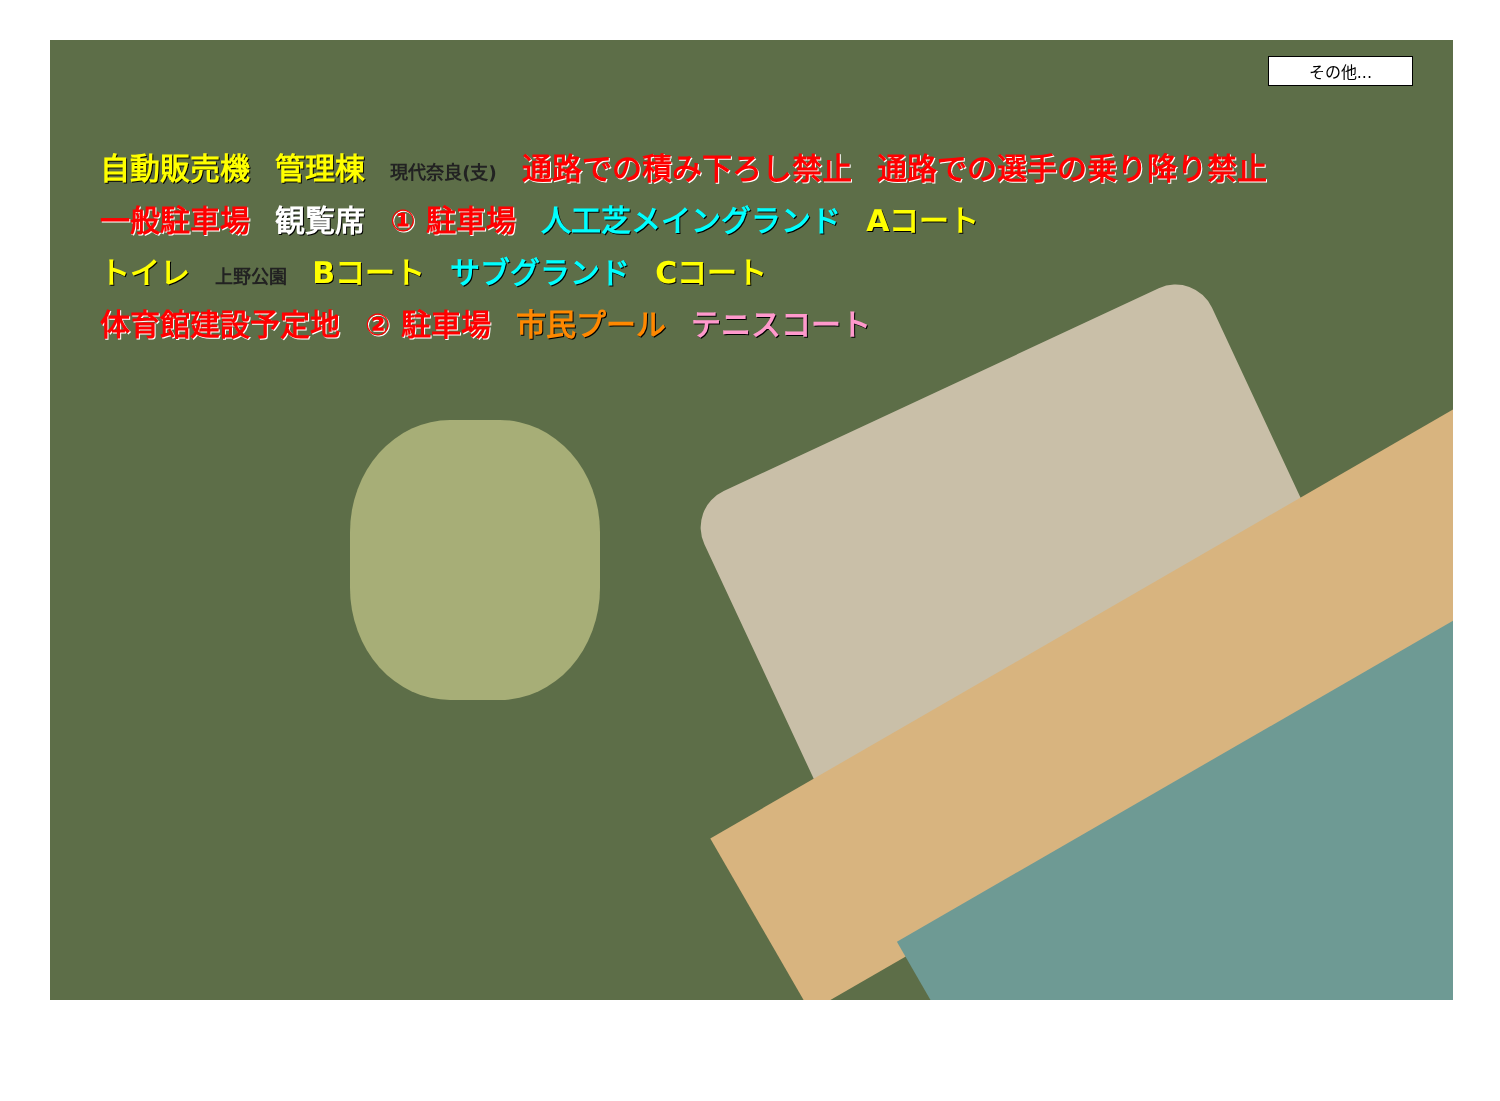その他...
自動販売機 管理棟 現代奈良(支) 通路での積み下ろし禁止 通路での選手の乗り降り禁止
一般駐車場 観覧席 ① 駐車場 人工芝メイングランド Aコート
トイレ 上野公園 Bコート サブグランド Cコート
体育館建設予定地 ② 駐車場 市民プール テニスコート